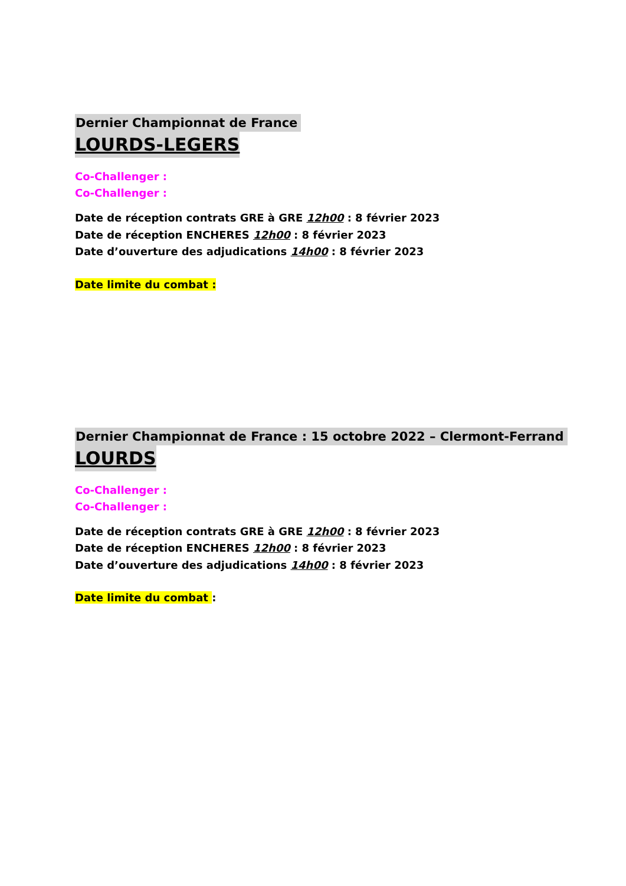Dernier Championnat de France
LOURDS-LEGERS
Co-Challenger :
Co-Challenger :
Date de réception contrats GRE à GRE 12h00 : 8 février 2023
Date de réception ENCHERES 12h00 : 8 février 2023
Date d’ouverture des adjudications 14h00 : 8 février 2023
Date limite du combat :
Dernier Championnat de France : 15 octobre 2022 – Clermont-Ferrand
LOURDS
Co-Challenger :
Co-Challenger :
Date de réception contrats GRE à GRE 12h00 : 8 février 2023
Date de réception ENCHERES 12h00 : 8 février 2023
Date d’ouverture des adjudications 14h00 : 8 février 2023
Date limite du combat :